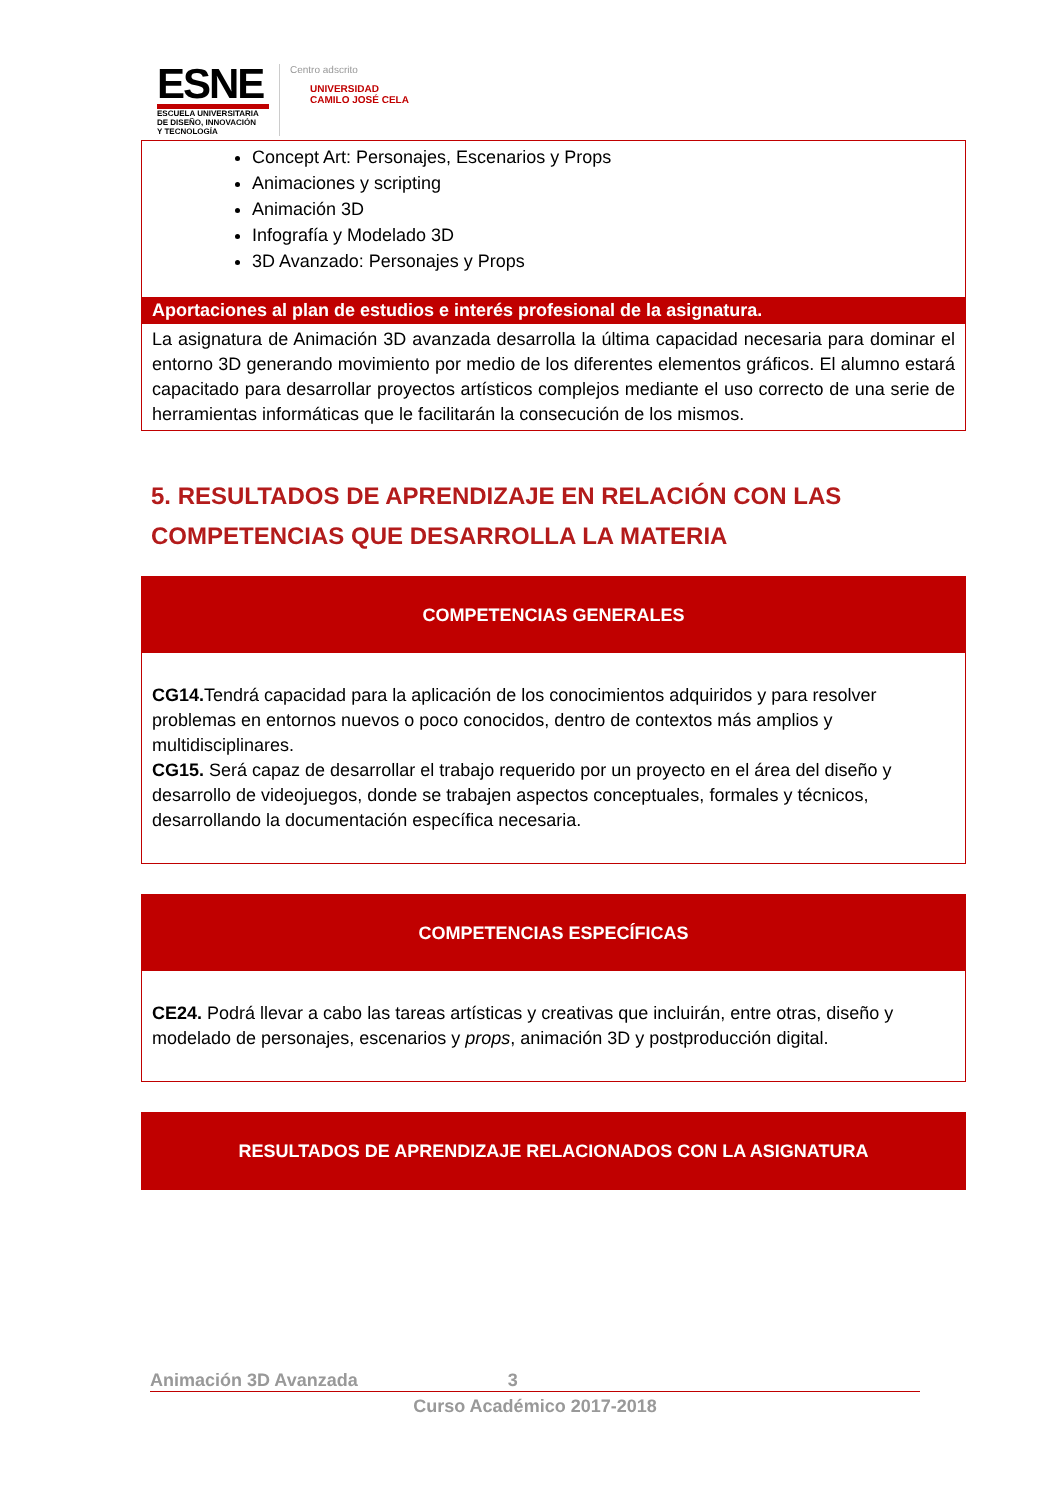ESNE
ESCUELA UNIVERSITARIA
DE DISEÑO, INNOVACIÓN
Y TECNOLOGÍA
Centro adscrito
UNIVERSIDAD
CAMILO JOSÉ CELA
| Concept Art: Personajes, Escenarios y Props Animaciones y scripting Animación 3D Infografía y Modelado 3D 3D Avanzado: Personajes y Props |
| Aportaciones al plan de estudios e interés profesional de la asignatura. |
| La asignatura de Animación 3D avanzada desarrolla la última capacidad necesaria para dominar el entorno 3D generando movimiento por medio de los diferentes elementos gráficos. El alumno estará capacitado para desarrollar proyectos artísticos complejos mediante el uso correcto de una serie de herramientas informáticas que le facilitarán la consecución de los mismos. |
5. RESULTADOS DE APRENDIZAJE EN RELACIÓN CON LAS COMPETENCIAS QUE DESARROLLA LA MATERIA
| COMPETENCIAS GENERALES |
| --- |
| CG14. Tendrá capacidad para la aplicación de los conocimientos adquiridos y para resolver problemas en entornos nuevos o poco conocidos, dentro de contextos más amplios y multidisciplinares. CG15. Será capaz de desarrollar el trabajo requerido por un proyecto en el área del diseño y desarrollo de videojuegos, donde se trabajen aspectos conceptuales, formales y técnicos, desarrollando la documentación específica necesaria. |
| COMPETENCIAS ESPECÍFICAS |
| --- |
| CE24. Podrá llevar a cabo las tareas artísticas y creativas que incluirán, entre otras, diseño y modelado de personajes, escenarios y props , animación 3D y postproducción digital. |
| RESULTADOS DE APRENDIZAJE RELACIONADOS CON LA ASIGNATURA |
| --- |
Animación 3D Avanzada 3
Curso Académico 2017-2018